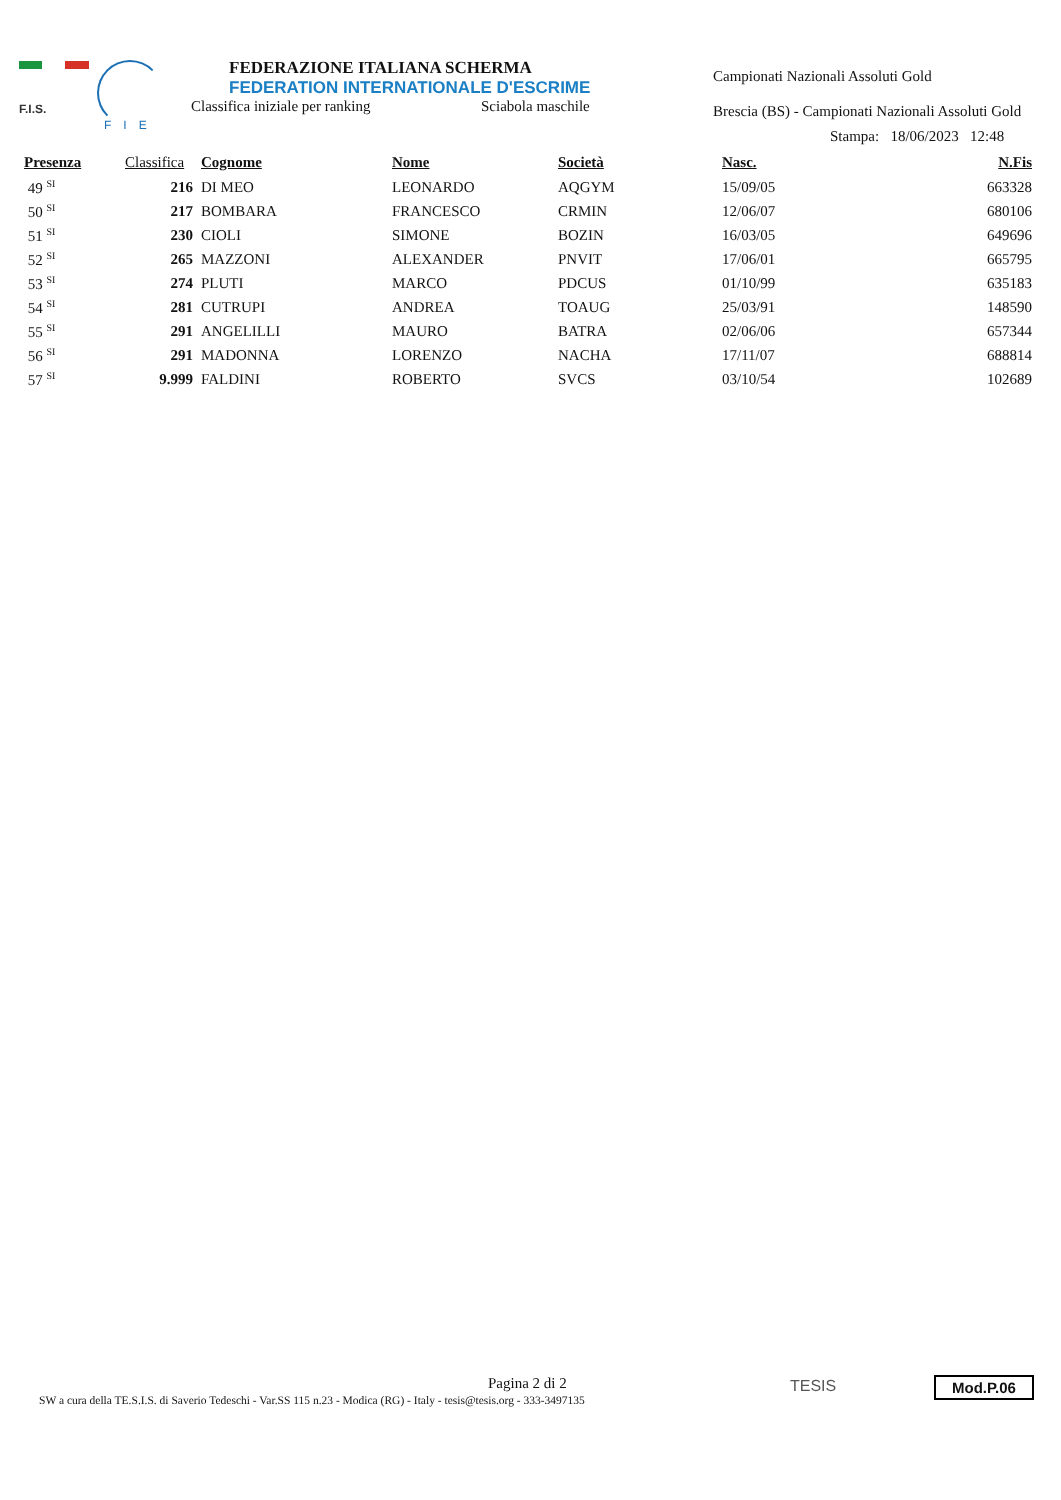F.I.S.
FIE
FEDERAZIONE ITALIANA SCHERMA
FEDERATION INTERNATIONALE D'ESCRIME
Classifica iniziale per ranking Sciabola maschile
Campionati Nazionali Assoluti Gold
Brescia (BS) - Campionati Nazionali Assoluti Gold
Stampa: 18/06/2023 12:48
| Presenza | Classifica | | Cognome | Nome | Società | Nasc. | N.Fis |
| --- | --- | --- | --- | --- | --- | --- | --- |
| 49 <sup>SI</sup> | 216 | | DI MEO | LEONARDO | AQGYM | 15/09/05 | 663328 |
| 50 <sup>SI</sup> | 217 | | BOMBARA | FRANCESCO | CRMIN | 12/06/07 | 680106 |
| 51 <sup>SI</sup> | 230 | | CIOLI | SIMONE | BOZIN | 16/03/05 | 649696 |
| 52 <sup>SI</sup> | 265 | | MAZZONI | ALEXANDER | PNVIT | 17/06/01 | 665795 |
| 53 <sup>SI</sup> | 274 | | PLUTI | MARCO | PDCUS | 01/10/99 | 635183 |
| 54 <sup>SI</sup> | 281 | | CUTRUPI | ANDREA | TOAUG | 25/03/91 | 148590 |
| 55 <sup>SI</sup> | 291 | | ANGELILLI | MAURO | BATRA | 02/06/06 | 657344 |
| 56 <sup>SI</sup> | 291 | | MADONNA | LORENZO | NACHA | 17/11/07 | 688814 |
| 57 <sup>SI</sup> | 9.999 | | FALDINI | ROBERTO | SVCS | 03/10/54 | 102689 |
Pagina 2 di 2
SW a cura della TE.S.I.S. di Saverio Tedeschi - Var.SS 115 n.23 - Modica (RG) - Italy - tesis@tesis.org - 333-3497135
TESIS Mod.P.06